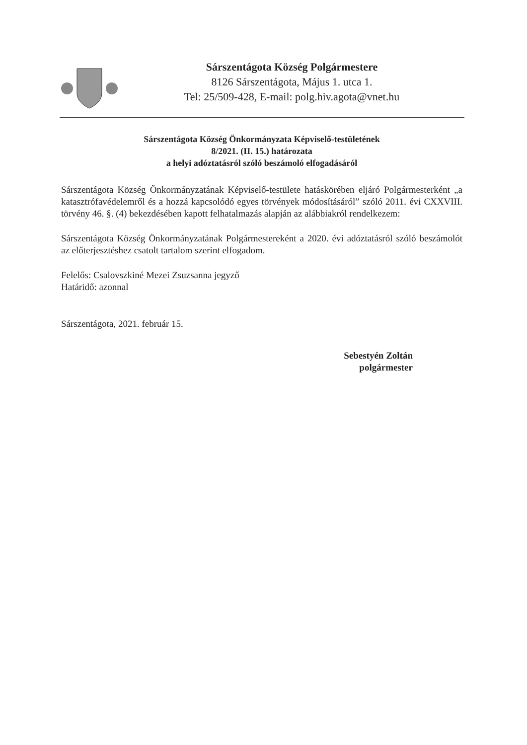Sárszentágota Község Polgármestere
8126 Sárszentágota, Május 1. utca 1.
Tel: 25/509-428, E-mail: polg.hiv.agota@vnet.hu
Sárszentágota Község Önkormányzata Képviselő-testületének
8/2021. (II. 15.) határozata
a helyi adóztatásról szóló beszámoló elfogadásáról
Sárszentágota Község Önkormányzatának Képviselő-testülete hatáskörében eljáró Polgármesterként „a katasztrófavédelemről és a hozzá kapcsolódó egyes törvények módosításáról” szóló 2011. évi CXXVIII. törvény 46. §. (4) bekezdésében kapott felhatalmazás alapján az alábbiakról rendelkezem:
Sárszentágota Község Önkormányzatának Polgármestereként a 2020. évi adóztatásról szóló beszámolót az előterjesztéshez csatolt tartalom szerint elfogadom.
Felelős: Csalovszkiné Mezei Zsuzsanna jegyző
Határidő: azonnal
Sárszentágota, 2021. február 15.
Sebestyén Zoltán
polgármester